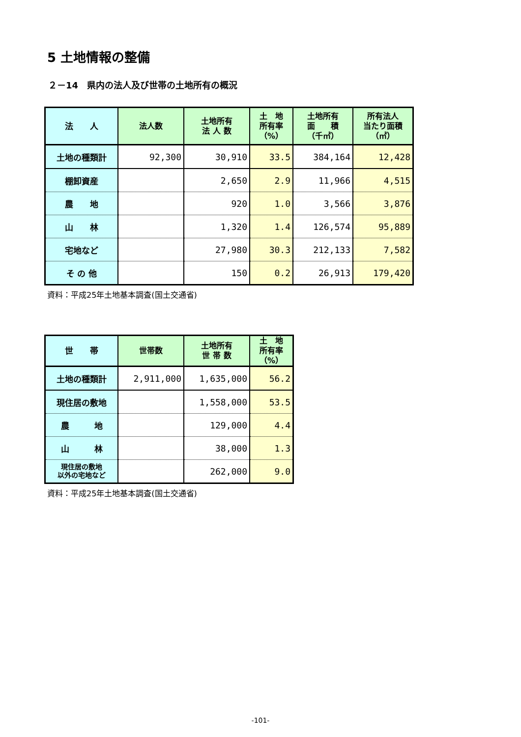5 土地情報の整備
２－14　県内の法人及び世帯の土地所有の概況
| 法 人 | 法人数 | 土地所有 法 人 数 | 土 地 所有率 （%） | 土地所有 面 積 （千㎡） | 所有法人 当たり面積 （㎡） |
| --- | --- | --- | --- | --- | --- |
| 土地の種類計 | 92,300 | 30,910 | 33.5 | 384,164 | 12,428 |
| 棚卸資産 | | 2,650 | 2.9 | 11,966 | 4,515 |
| 農 地 | | 920 | 1.0 | 3,566 | 3,876 |
| 山 林 | | 1,320 | 1.4 | 126,574 | 95,889 |
| 宅地など | | 27,980 | 30.3 | 212,133 | 7,582 |
| そ の 他 | | 150 | 0.2 | 26,913 | 179,420 |
資料：平成25年土地基本調査(国土交通省)
| 世 帯 | 世帯数 | 土地所有 世 帯 数 | 土 地 所有率 （%） |
| --- | --- | --- | --- |
| 土地の種類計 | 2,911,000 | 1,635,000 | 56.2 |
| 現住居の敷地 | | 1,558,000 | 53.5 |
| 農 地 | | 129,000 | 4.4 |
| 山 林 | | 38,000 | 1.3 |
| 現住居の敷地 以外の宅地など | | 262,000 | 9.0 |
資料：平成25年土地基本調査(国土交通省)
-101-